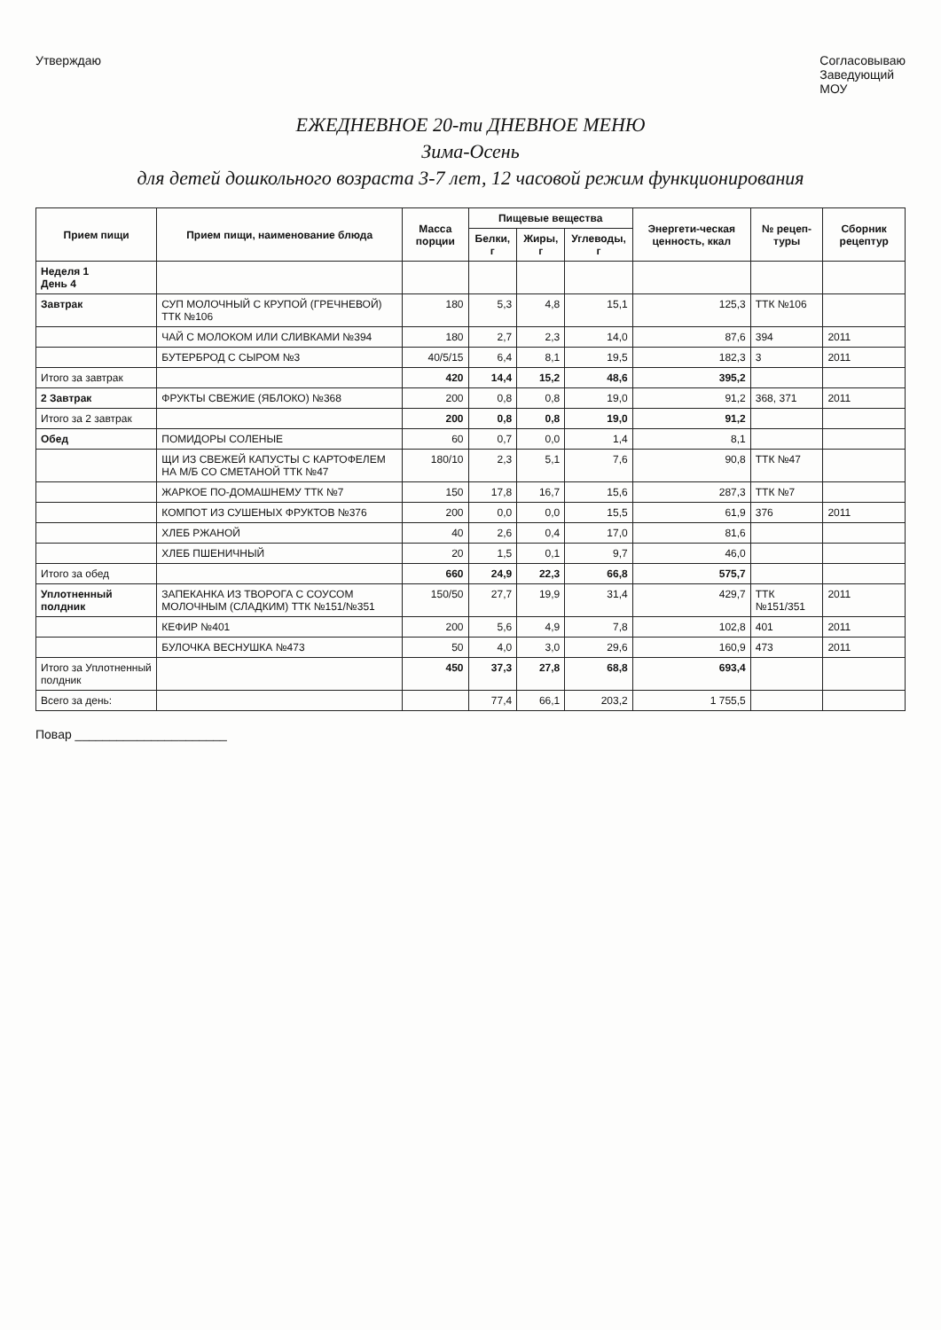Утверждаю Согласовываю
Заведующий
МОУ
ЕЖЕДНЕВНОЕ 20-ти ДНЕВНОЕ МЕНЮ
Зима-Осень
для детей дошкольного возраста 3-7 лет, 12 часовой режим функционирования
| Прием пищи | Прием пищи, наименование блюда | Масса порции | Пищевые вещества | | | Энергети-ческая ценность, ккал | № рецеп-туры | Сборник рецептур |
| --- | --- | --- | --- | --- | --- | --- | --- | --- |
| | | | Белки, г | Жиры, г | Углеводы, г | | | |
| Неделя 1 День 4 | | | | | | | | |
| Завтрак | СУП МОЛОЧНЫЙ С КРУПОЙ (ГРЕЧНЕВОЙ) ТТК №106 | 180 | 5,3 | 4,8 | 15,1 | 125,3 | ТТК №106 | |
| | ЧАЙ С МОЛОКОМ ИЛИ СЛИВКАМИ №394 | 180 | 2,7 | 2,3 | 14,0 | 87,6 | 394 | 2011 |
| | БУТЕРБРОД С СЫРОМ №3 | 40/5/15 | 6,4 | 8,1 | 19,5 | 182,3 | 3 | 2011 |
| Итого за завтрак | | 420 | 14,4 | 15,2 | 48,6 | 395,2 | | |
| 2 Завтрак | ФРУКТЫ СВЕЖИЕ (ЯБЛОКО) №368 | 200 | 0,8 | 0,8 | 19,0 | 91,2 | 368, 371 | 2011 |
| Итого за 2 завтрак | | 200 | 0,8 | 0,8 | 19,0 | 91,2 | | |
| Обед | ПОМИДОРЫ СОЛЕНЫЕ | 60 | 0,7 | 0,0 | 1,4 | 8,1 | | |
| | ЩИ ИЗ СВЕЖЕЙ КАПУСТЫ С КАРТОФЕЛЕМ НА М/Б СО СМЕТАНОЙ ТТК №47 | 180/10 | 2,3 | 5,1 | 7,6 | 90,8 | ТТК №47 | |
| | ЖАРКОЕ ПО-ДОМАШНЕМУ ТТК №7 | 150 | 17,8 | 16,7 | 15,6 | 287,3 | ТТК №7 | |
| | КОМПОТ ИЗ СУШЕНЫХ ФРУКТОВ №376 | 200 | 0,0 | 0,0 | 15,5 | 61,9 | 376 | 2011 |
| | ХЛЕБ РЖАНОЙ | 40 | 2,6 | 0,4 | 17,0 | 81,6 | | |
| | ХЛЕБ ПШЕНИЧНЫЙ | 20 | 1,5 | 0,1 | 9,7 | 46,0 | | |
| Итого за обед | | 660 | 24,9 | 22,3 | 66,8 | 575,7 | | |
| Уплотненный полдник | ЗАПЕКАНКА ИЗ ТВОРОГА С СОУСОМ МОЛОЧНЫМ (СЛАДКИМ) ТТК №151/№351 | 150/50 | 27,7 | 19,9 | 31,4 | 429,7 | ТТК №151/351 | 2011 |
| | КЕФИР №401 | 200 | 5,6 | 4,9 | 7,8 | 102,8 | 401 | 2011 |
| | БУЛОЧКА ВЕСНУШКА №473 | 50 | 4,0 | 3,0 | 29,6 | 160,9 | 473 | 2011 |
| Итого за Уплотненный полдник | | 450 | 37,3 | 27,8 | 68,8 | 693,4 | | |
| Всего за день: | | | 77,4 | 66,1 | 203,2 | 1 755,5 | | |
Повар ______________________